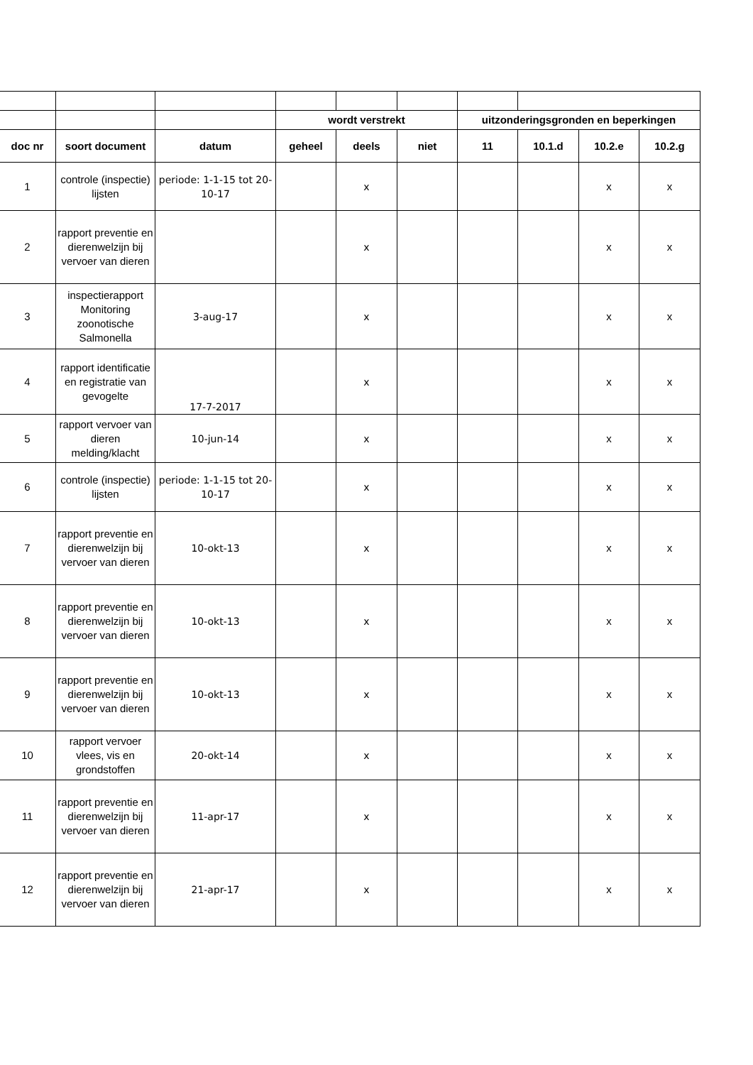| | | | wordt verstrekt | | | uitzonderingsgronden en beperkingen | | | |
| doc nr | soort document | datum | geheel | deels | niet | 11 | 10.1.d | 10.2.e | 10.2.g |
| 1 | controle (inspectie) lijsten | periode: 1-1-15 tot 20-10-17 | | x | | | | x | x |
| 2 | rapport preventie en dierenwelzijn bij vervoer van dieren | | | x | | | | x | x |
| 3 | inspectierapport Monitoring zoonotische Salmonella | 3-aug-17 | | x | | | | x | x |
| 4 | rapport identificatie en registratie van gevogelte | 17-7-2017 | | x | | | | x | x |
| 5 | rapport vervoer van dieren melding/klacht | 10-jun-14 | | x | | | | x | x |
| 6 | controle (inspectie) lijsten | periode: 1-1-15 tot 20-10-17 | | x | | | | x | x |
| 7 | rapport preventie en dierenwelzijn bij vervoer van dieren | 10-okt-13 | | x | | | | x | x |
| 8 | rapport preventie en dierenwelzijn bij vervoer van dieren | 10-okt-13 | | x | | | | x | x |
| 9 | rapport preventie en dierenwelzijn bij vervoer van dieren | 10-okt-13 | | x | | | | x | x |
| 10 | rapport vervoer vlees, vis en grondstoffen | 20-okt-14 | | x | | | | x | x |
| 11 | rapport preventie en dierenwelzijn bij vervoer van dieren | 11-apr-17 | | x | | | | x | x |
| 12 | rapport preventie en dierenwelzijn bij vervoer van dieren | 21-apr-17 | | x | | | | x | x |